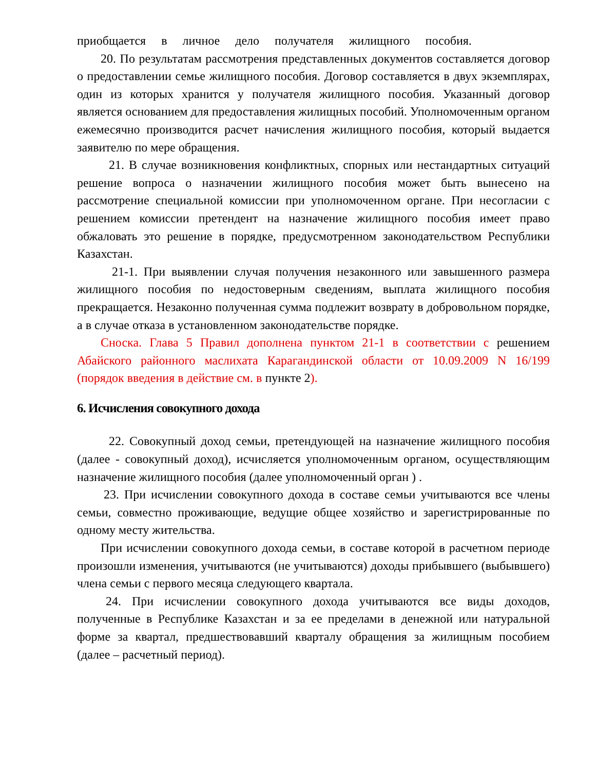приобщается в личное дело получателя жилищного пособия.
20. По результатам рассмотрения представленных документов составляется договор о предоставлении семье жилищного пособия. Договор составляется в двух экземплярах, один из которых хранится у получателя жилищного пособия. Указанный договор является основанием для предоставления жилищных пособий. Уполномоченным органом ежемесячно производится расчет начисления жилищного пособия, который выдается заявителю по мере обращения.
21. В случае возникновения конфликтных, спорных или нестандартных ситуаций решение вопроса о назначении жилищного пособия может быть вынесено на рассмотрение специальной комиссии при уполномоченном органе. При несогласии с решением комиссии претендент на назначение жилищного пособия имеет право обжаловать это решение в порядке, предусмотренном законодательством Республики Казахстан.
21-1. При выявлении случая получения незаконного или завышенного размера жилищного пособия по недостоверным сведениям, выплата жилищного пособия прекращается. Незаконно полученная сумма подлежит возврату в добровольном порядке, а в случае отказа в установленном законодательстве порядке.
Сноска. Глава 5 Правил дополнена пунктом 21-1 в соответствии с решением Абайского районного маслихата Карагандинской области от 10.09.2009 N 16/199 (порядок введения в действие см. в пункте 2).
6. Исчисления совокупного дохода
22. Совокупный доход семьи, претендующей на назначение жилищного пособия (далее - совокупный доход), исчисляется уполномоченным органом, осуществляющим назначение жилищного пособия (далее уполномоченный орган ) .
23. При исчислении совокупного дохода в составе семьи учитываются все члены семьи, совместно проживающие, ведущие общее хозяйство и зарегистрированные по одному месту жительства.
При исчислении совокупного дохода семьи, в составе которой в расчетном периоде произошли изменения, учитываются (не учитываются) доходы прибывшего (выбывшего) члена семьи с первого месяца следующего квартала.
24. При исчислении совокупного дохода учитываются все виды доходов, полученные в Республике Казахстан и за ее пределами в денежной или натуральной форме за квартал, предшествовавший кварталу обращения за жилищным пособием (далее – расчетный период).